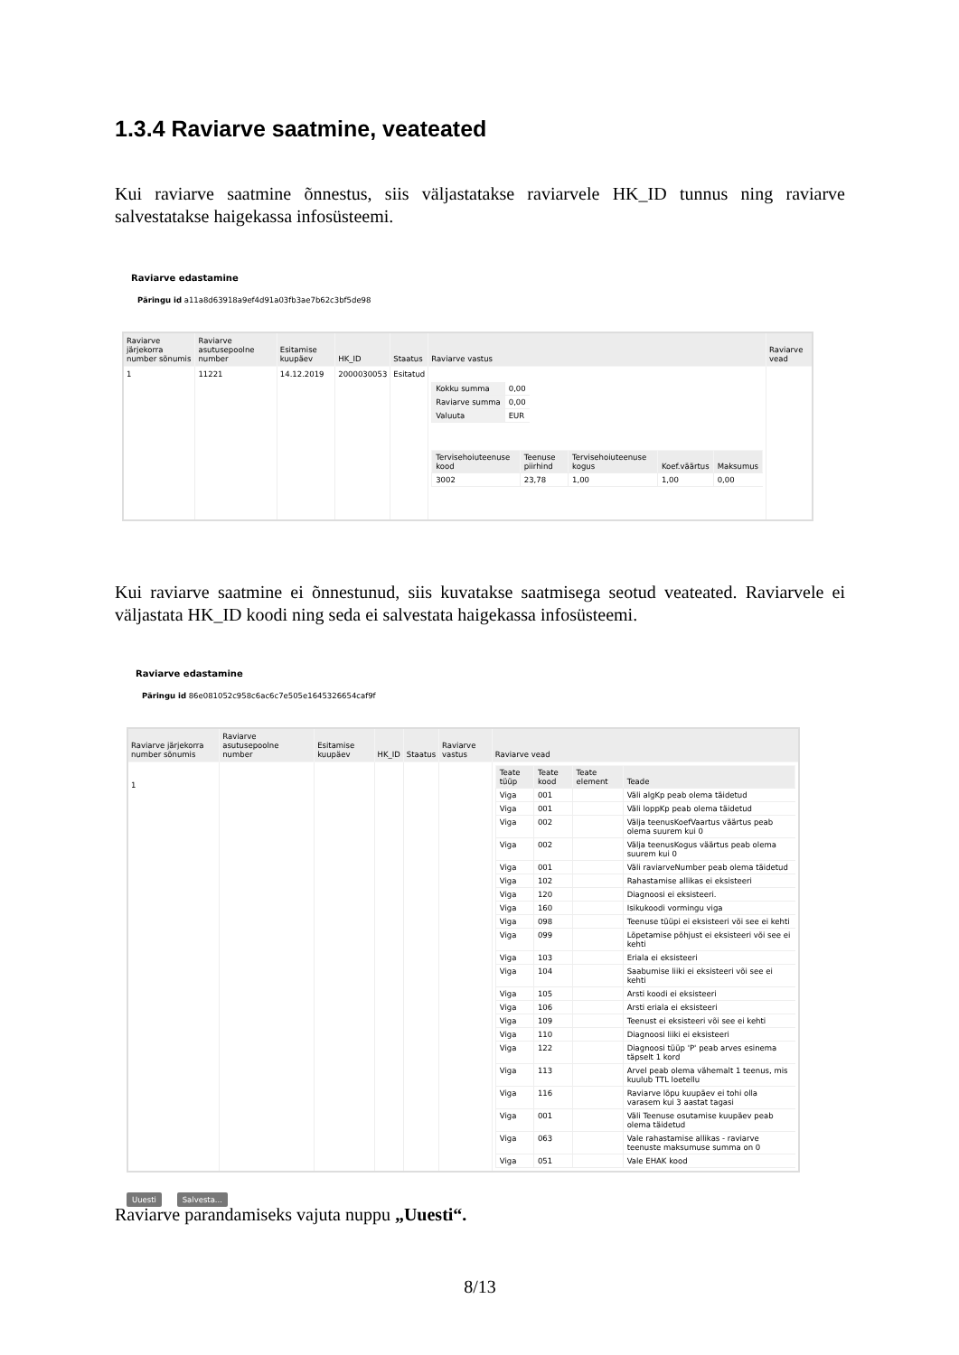1.3.4 Raviarve saatmine, veateated
Kui raviarve saatmine õnnestus, siis väljastatakse raviarvele HK_ID tunnus ning raviarve salvestatakse haigekassa infosüsteemi.
Raviarve edastamine
Päringu id a11a8d63918a9ef4d91a03fb3ae7b62c3bf5de98
| Raviarve järjekorra number sõnumis | Raviarve asutusepoolne number | Esitamise kuupäev | HK_ID | Staatus | Raviarve vastus | Raviarve vead |
| --- | --- | --- | --- | --- | --- | --- |
| 1 | 11221 | 14.12.2019 | 2000030053 | Esitatud | / Kokku summa / 0,00 / / Raviarve summa / 0,00 / / Valuuta / EUR / / Tervisehoiuteenuse kood / Teenuse piirhind / Tervisehoiuteenuse kogus / Koef.väärtus / Maksumus / / --- / --- / --- / --- / --- / / 3002 / 23,78 / 1,00 / 1,00 / 0,00 / | |
Kui raviarve saatmine ei õnnestunud, siis kuvatakse saatmisega seotud veateated. Raviarvele ei väljastata HK_ID koodi ning seda ei salvestata haigekassa infosüsteemi.
Raviarve edastamine
Päringu id 86e081052c958c6ac6c7e505e1645326654caf9f
| Raviarve järjekorra number sõnumis | Raviarve asutusepoolne number | Esitamise kuupäev | HK_ID | Staatus | Raviarve vastus | Raviarve vead |
| --- | --- | --- | --- | --- | --- | --- |
| 1 | | | | | | / Teate tüüp / Teate kood / Teate element / Teade / / --- / --- / --- / --- / / Viga / 001 / / Väli algKp peab olema täidetud / / Viga / 001 / / Väli loppKp peab olema täidetud / / Viga / 002 / / Välja teenusKoefVaartus väärtus peab olema suurem kui 0 / / Viga / 002 / / Välja teenusKogus väärtus peab olema suurem kui 0 / / Viga / 001 / / Väli raviarveNumber peab olema täidetud / / Viga / 102 / / Rahastamise allikas ei eksisteeri / / Viga / 120 / / Diagnoosi ei eksisteeri. / / Viga / 160 / / Isikukoodi vormingu viga / / Viga / 098 / / Teenuse tüüpi ei eksisteeri või see ei kehti / / Viga / 099 / / Lõpetamise põhjust ei eksisteeri või see ei kehti / / Viga / 103 / / Eriala ei eksisteeri / / Viga / 104 / / Saabumise liiki ei eksisteeri või see ei kehti / / Viga / 105 / / Arsti koodi ei eksisteeri / / Viga / 106 / / Arsti eriala ei eksisteeri / / Viga / 109 / / Teenust ei eksisteeri või see ei kehti / / Viga / 110 / / Diagnoosi liiki ei eksisteeri / / Viga / 122 / / Diagnoosi tüüp 'P' peab arves esinema täpselt 1 kord / / Viga / 113 / / Arvel peab olema vähemalt 1 teenus, mis kuulub TTL loetellu / / Viga / 116 / / Raviarve lõpu kuupäev ei tohi olla varasem kui 3 aastat tagasi / / Viga / 001 / / Väli Teenuse osutamise kuupäev peab olema täidetud / / Viga / 063 / / Vale rahastamise allikas - raviarve teenuste maksumuse summa on 0 / / Viga / 051 / / Vale EHAK kood / |
Uuesti Salvesta...
Raviarve parandamiseks vajuta nuppu „Uuesti“.
8/13